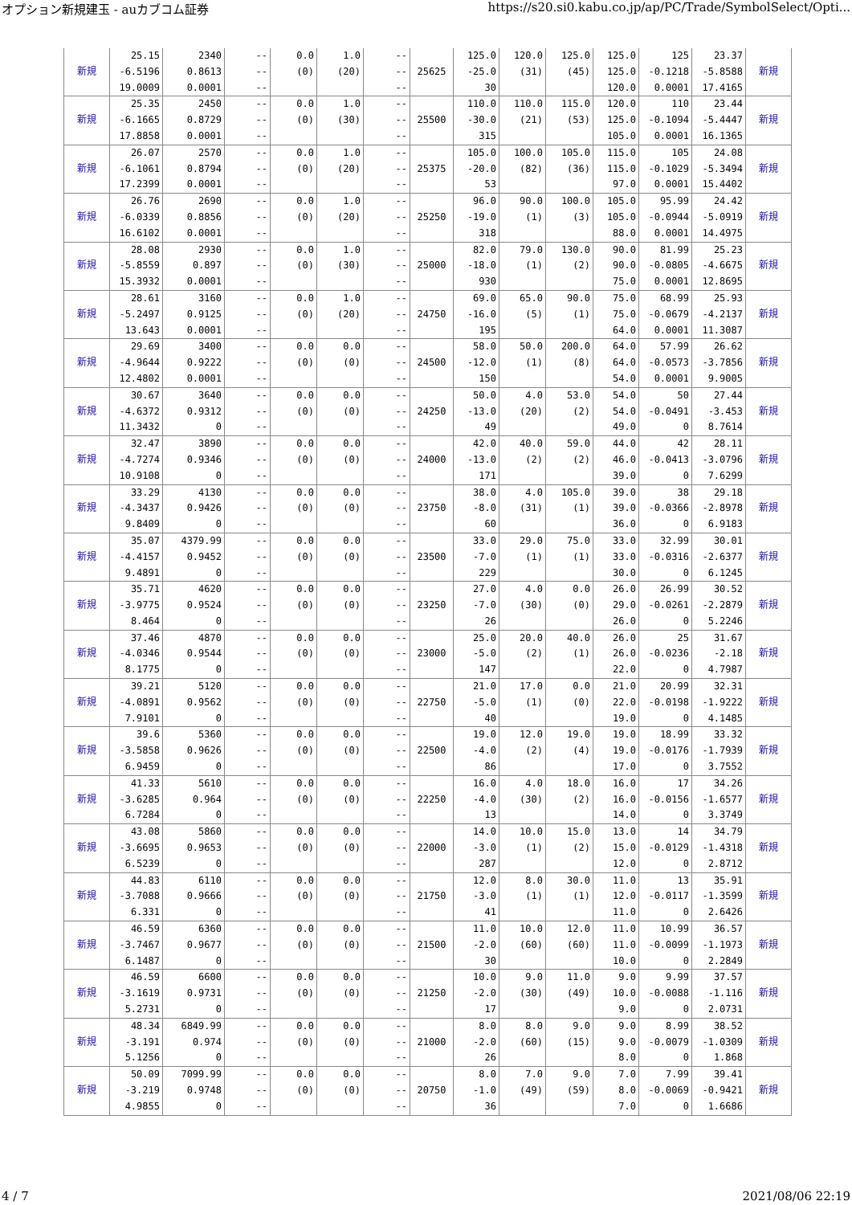オプション新規建玉 - auカブコム証券 https://s20.si0.kabu.co.jp/ap/PC/Trade/SymbolSelect/Opti...
| 新規 | 25.15 -6.5196 19.0009 | 2340 0.8613 0.0001 | -- -- -- | 0.0 (0) | 1.0 (20) | -- -- -- | 25625 | 125.0 -25.0 30 | 120.0 (31) | 125.0 (45) | 125.0 125.0 120.0 | 125 -0.1218 0.0001 | 23.37 -5.8588 17.4165 | 新規 |
| 新規 | 25.35 -6.1665 17.8858 | 2450 0.8729 0.0001 | -- -- -- | 0.0 (0) | 1.0 (30) | -- -- -- | 25500 | 110.0 -30.0 315 | 110.0 (21) | 115.0 (53) | 120.0 125.0 105.0 | 110 -0.1094 0.0001 | 23.44 -5.4447 16.1365 | 新規 |
| 新規 | 26.07 -6.1061 17.2399 | 2570 0.8794 0.0001 | -- -- -- | 0.0 (0) | 1.0 (20) | -- -- -- | 25375 | 105.0 -20.0 53 | 100.0 (82) | 105.0 (36) | 115.0 115.0 97.0 | 105 -0.1029 0.0001 | 24.08 -5.3494 15.4402 | 新規 |
| 新規 | 26.76 -6.0339 16.6102 | 2690 0.8856 0.0001 | -- -- -- | 0.0 (0) | 1.0 (20) | -- -- -- | 25250 | 96.0 -19.0 318 | 90.0 (1) | 100.0 (3) | 105.0 105.0 88.0 | 95.99 -0.0944 0.0001 | 24.42 -5.0919 14.4975 | 新規 |
| 新規 | 28.08 -5.8559 15.3932 | 2930 0.897 0.0001 | -- -- -- | 0.0 (0) | 1.0 (30) | -- -- -- | 25000 | 82.0 -18.0 930 | 79.0 (1) | 130.0 (2) | 90.0 90.0 75.0 | 81.99 -0.0805 0.0001 | 25.23 -4.6675 12.8695 | 新規 |
| 新規 | 28.61 -5.2497 13.643 | 3160 0.9125 0.0001 | -- -- -- | 0.0 (0) | 1.0 (20) | -- -- -- | 24750 | 69.0 -16.0 195 | 65.0 (5) | 90.0 (1) | 75.0 75.0 64.0 | 68.99 -0.0679 0.0001 | 25.93 -4.2137 11.3087 | 新規 |
| 新規 | 29.69 -4.9644 12.4802 | 3400 0.9222 0.0001 | -- -- -- | 0.0 (0) | 0.0 (0) | -- -- -- | 24500 | 58.0 -12.0 150 | 50.0 (1) | 200.0 (8) | 64.0 64.0 54.0 | 57.99 -0.0573 0.0001 | 26.62 -3.7856 9.9005 | 新規 |
| 新規 | 30.67 -4.6372 11.3432 | 3640 0.9312 0 | -- -- -- | 0.0 (0) | 0.0 (0) | -- -- -- | 24250 | 50.0 -13.0 49 | 4.0 (20) | 53.0 (2) | 54.0 54.0 49.0 | 50 -0.0491 0 | 27.44 -3.453 8.7614 | 新規 |
| 新規 | 32.47 -4.7274 10.9108 | 3890 0.9346 0 | -- -- -- | 0.0 (0) | 0.0 (0) | -- -- -- | 24000 | 42.0 -13.0 171 | 40.0 (2) | 59.0 (2) | 44.0 46.0 39.0 | 42 -0.0413 0 | 28.11 -3.0796 7.6299 | 新規 |
| 新規 | 33.29 -4.3437 9.8409 | 4130 0.9426 0 | -- -- -- | 0.0 (0) | 0.0 (0) | -- -- -- | 23750 | 38.0 -8.0 60 | 4.0 (31) | 105.0 (1) | 39.0 39.0 36.0 | 38 -0.0366 0 | 29.18 -2.8978 6.9183 | 新規 |
| 新規 | 35.07 -4.4157 9.4891 | 4379.99 0.9452 0 | -- -- -- | 0.0 (0) | 0.0 (0) | -- -- -- | 23500 | 33.0 -7.0 229 | 29.0 (1) | 75.0 (1) | 33.0 33.0 30.0 | 32.99 -0.0316 0 | 30.01 -2.6377 6.1245 | 新規 |
| 新規 | 35.71 -3.9775 8.464 | 4620 0.9524 0 | -- -- -- | 0.0 (0) | 0.0 (0) | -- -- -- | 23250 | 27.0 -7.0 26 | 4.0 (30) | 0.0 (0) | 26.0 29.0 26.0 | 26.99 -0.0261 0 | 30.52 -2.2879 5.2246 | 新規 |
| 新規 | 37.46 -4.0346 8.1775 | 4870 0.9544 0 | -- -- -- | 0.0 (0) | 0.0 (0) | -- -- -- | 23000 | 25.0 -5.0 147 | 20.0 (2) | 40.0 (1) | 26.0 26.0 22.0 | 25 -0.0236 0 | 31.67 -2.18 4.7987 | 新規 |
| 新規 | 39.21 -4.0891 7.9101 | 5120 0.9562 0 | -- -- -- | 0.0 (0) | 0.0 (0) | -- -- -- | 22750 | 21.0 -5.0 40 | 17.0 (1) | 0.0 (0) | 21.0 22.0 19.0 | 20.99 -0.0198 0 | 32.31 -1.9222 4.1485 | 新規 |
| 新規 | 39.6 -3.5858 6.9459 | 5360 0.9626 0 | -- -- -- | 0.0 (0) | 0.0 (0) | -- -- -- | 22500 | 19.0 -4.0 86 | 12.0 (2) | 19.0 (4) | 19.0 19.0 17.0 | 18.99 -0.0176 0 | 33.32 -1.7939 3.7552 | 新規 |
| 新規 | 41.33 -3.6285 6.7284 | 5610 0.964 0 | -- -- -- | 0.0 (0) | 0.0 (0) | -- -- -- | 22250 | 16.0 -4.0 13 | 4.0 (30) | 18.0 (2) | 16.0 16.0 14.0 | 17 -0.0156 0 | 34.26 -1.6577 3.3749 | 新規 |
| 新規 | 43.08 -3.6695 6.5239 | 5860 0.9653 0 | -- -- -- | 0.0 (0) | 0.0 (0) | -- -- -- | 22000 | 14.0 -3.0 287 | 10.0 (1) | 15.0 (2) | 13.0 15.0 12.0 | 14 -0.0129 0 | 34.79 -1.4318 2.8712 | 新規 |
| 新規 | 44.83 -3.7088 6.331 | 6110 0.9666 0 | -- -- -- | 0.0 (0) | 0.0 (0) | -- -- -- | 21750 | 12.0 -3.0 41 | 8.0 (1) | 30.0 (1) | 11.0 12.0 11.0 | 13 -0.0117 0 | 35.91 -1.3599 2.6426 | 新規 |
| 新規 | 46.59 -3.7467 6.1487 | 6360 0.9677 0 | -- -- -- | 0.0 (0) | 0.0 (0) | -- -- -- | 21500 | 11.0 -2.0 30 | 10.0 (60) | 12.0 (60) | 11.0 11.0 10.0 | 10.99 -0.0099 0 | 36.57 -1.1973 2.2849 | 新規 |
| 新規 | 46.59 -3.1619 5.2731 | 6600 0.9731 0 | -- -- -- | 0.0 (0) | 0.0 (0) | -- -- -- | 21250 | 10.0 -2.0 17 | 9.0 (30) | 11.0 (49) | 9.0 10.0 9.0 | 9.99 -0.0088 0 | 37.57 -1.116 2.0731 | 新規 |
| 新規 | 48.34 -3.191 5.1256 | 6849.99 0.974 0 | -- -- -- | 0.0 (0) | 0.0 (0) | -- -- -- | 21000 | 8.0 -2.0 26 | 8.0 (60) | 9.0 (15) | 9.0 9.0 8.0 | 8.99 -0.0079 0 | 38.52 -1.0309 1.868 | 新規 |
| 新規 | 50.09 -3.219 4.9855 | 7099.99 0.9748 0 | -- -- -- | 0.0 (0) | 0.0 (0) | -- -- -- | 20750 | 8.0 -1.0 36 | 7.0 (49) | 9.0 (59) | 7.0 8.0 7.0 | 7.99 -0.0069 0 | 39.41 -0.9421 1.6686 | 新規 |
4 / 7 2021/08/06 22:19